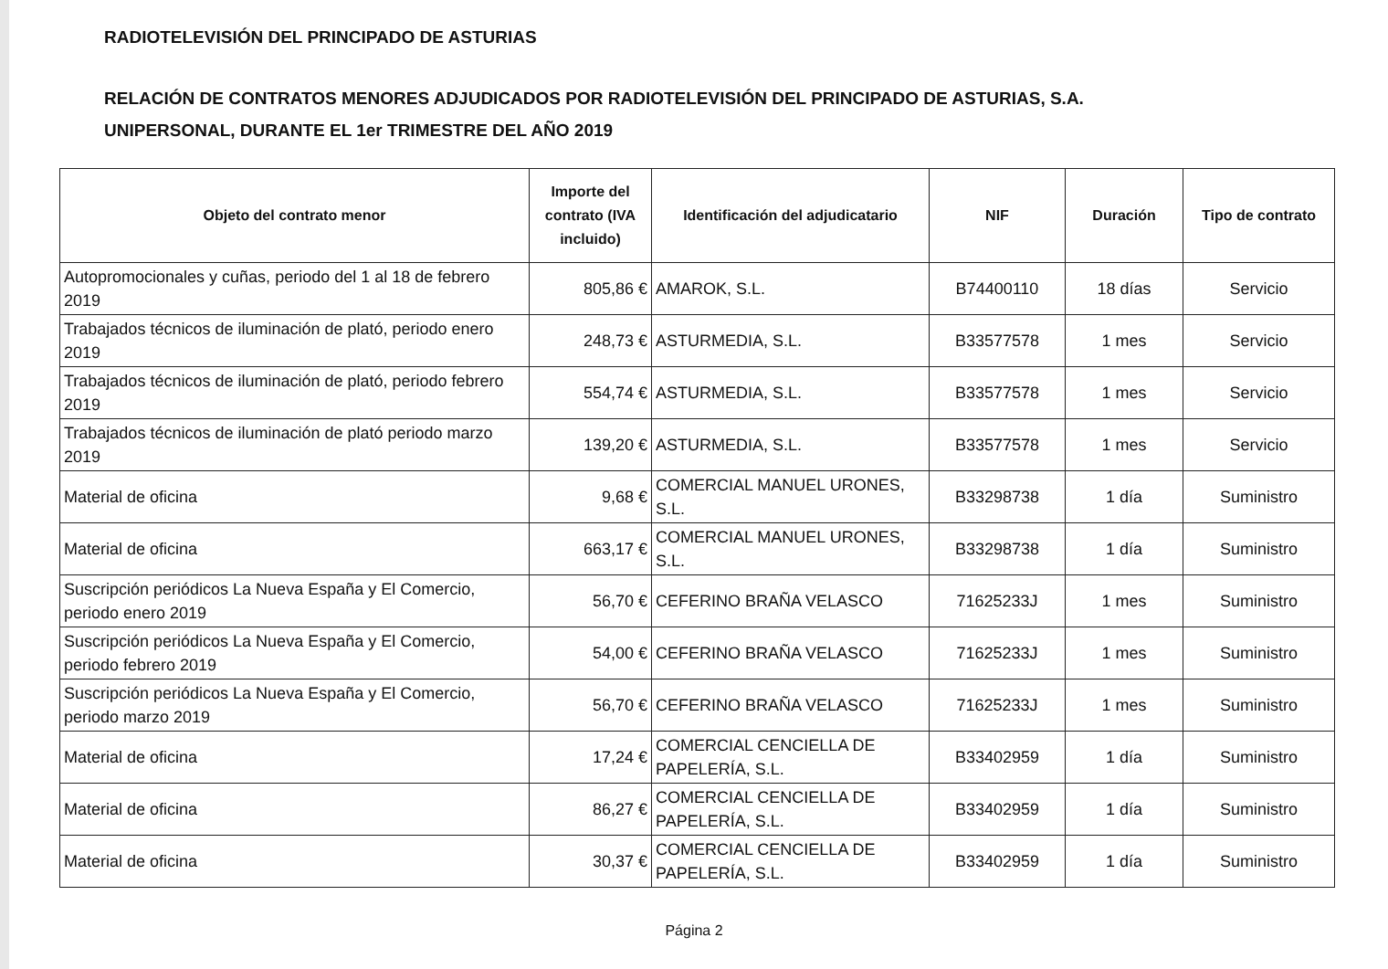RADIOTELEVISIÓN DEL PRINCIPADO DE ASTURIAS
RELACIÓN DE CONTRATOS MENORES ADJUDICADOS POR RADIOTELEVISIÓN DEL PRINCIPADO DE ASTURIAS, S.A.
UNIPERSONAL, DURANTE EL 1er TRIMESTRE DEL AÑO 2019
| Objeto del contrato menor | Importe del contrato (IVA incluido) | Identificación del adjudicatario | NIF | Duración | Tipo de contrato |
| --- | --- | --- | --- | --- | --- |
| Autopromocionales y cuñas, periodo del 1 al 18 de febrero 2019 | 805,86 € | AMAROK, S.L. | B74400110 | 18 días | Servicio |
| Trabajados técnicos de iluminación de plató, periodo enero 2019 | 248,73 € | ASTURMEDIA, S.L. | B33577578 | 1 mes | Servicio |
| Trabajados técnicos de iluminación de plató, periodo febrero 2019 | 554,74 € | ASTURMEDIA, S.L. | B33577578 | 1 mes | Servicio |
| Trabajados técnicos de iluminación de plató periodo marzo 2019 | 139,20 € | ASTURMEDIA, S.L. | B33577578 | 1 mes | Servicio |
| Material de oficina | 9,68 € | COMERCIAL MANUEL URONES, S.L. | B33298738 | 1 día | Suministro |
| Material de oficina | 663,17 € | COMERCIAL MANUEL URONES, S.L. | B33298738 | 1 día | Suministro |
| Suscripción periódicos La Nueva España y El Comercio, periodo enero 2019 | 56,70 € | CEFERINO BRAÑA VELASCO | 71625233J | 1 mes | Suministro |
| Suscripción periódicos La Nueva España y El Comercio, periodo febrero 2019 | 54,00 € | CEFERINO BRAÑA VELASCO | 71625233J | 1 mes | Suministro |
| Suscripción periódicos La Nueva España y El Comercio, periodo marzo 2019 | 56,70 € | CEFERINO BRAÑA VELASCO | 71625233J | 1 mes | Suministro |
| Material de oficina | 17,24 € | COMERCIAL CENCIELLA DE PAPELERÍA, S.L. | B33402959 | 1 día | Suministro |
| Material de oficina | 86,27 € | COMERCIAL CENCIELLA DE PAPELERÍA, S.L. | B33402959 | 1 día | Suministro |
| Material de oficina | 30,37 € | COMERCIAL CENCIELLA DE PAPELERÍA, S.L. | B33402959 | 1 día | Suministro |
Página 2